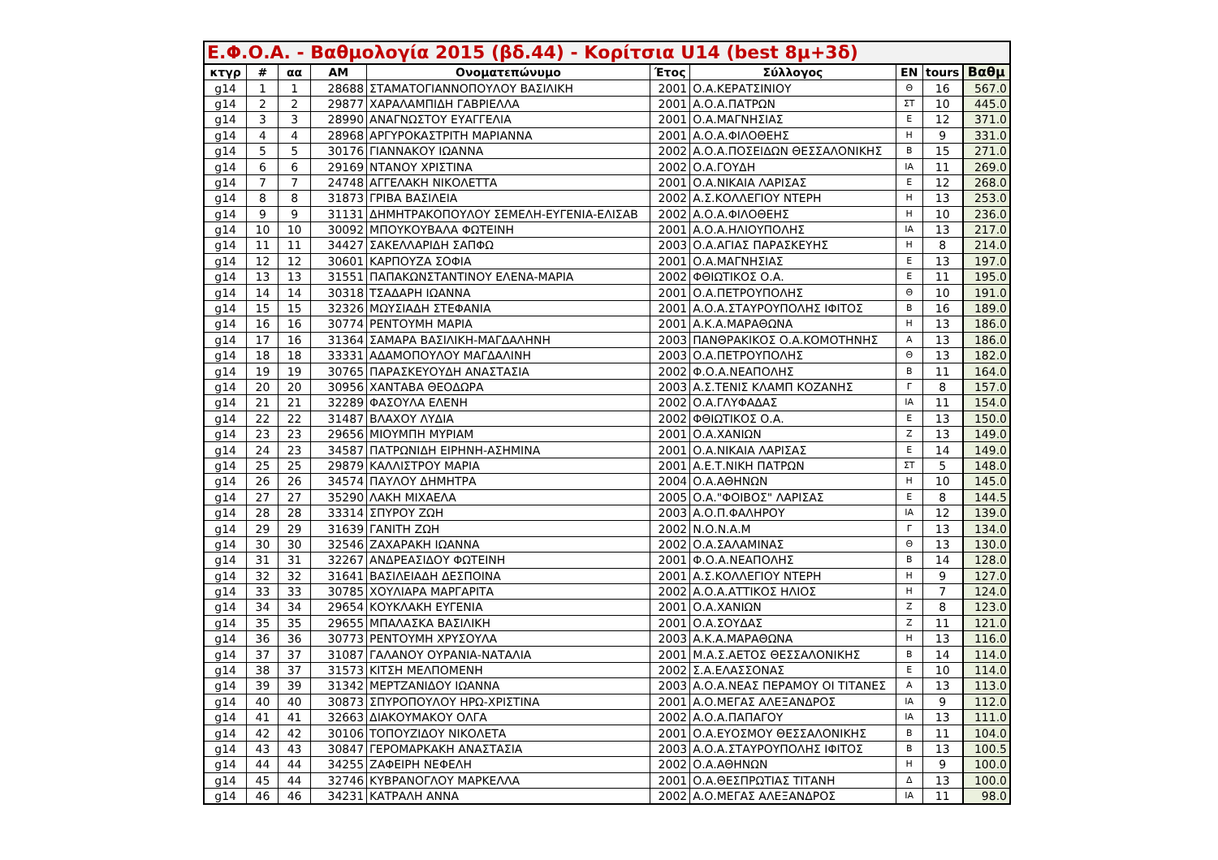| Ε.Φ.Ο.Α. - Βαθμολογία 2015 (βδ.44) - Κορίτσια U14 (best 8μ+3δ) | | | | | | | | | |
| --- | --- | --- | --- | --- | --- | --- | --- | --- | --- |
| κτγρ | # | αα | ΑΜ | Ονοματεπώνυμο | Έτος | Σύλλογος | ΕΝ | tours | Βαθμ |
| g14 | 1 | 1 | 28688 | ΣΤΑΜΑΤΟΓΙΑΝΝΟΠΟΥΛΟΥ ΒΑΣΙΛΙΚΗ | 2001 | Ο.Α.ΚΕΡΑΤΣΙΝΙΟΥ | Θ | 16 | 567.0 |
| g14 | 2 | 2 | 29877 | ΧΑΡΑΛΑΜΠΙΔΗ ΓΑΒΡΙΕΛΛΑ | 2001 | Α.Ο.Α.ΠΑΤΡΩΝ | ΣΤ | 10 | 445.0 |
| g14 | 3 | 3 | 28990 | ΑΝΑΓΝΩΣΤΟΥ ΕΥΑΓΓΕΛΙΑ | 2001 | Ο.Α.ΜΑΓΝΗΣΙΑΣ | Ε | 12 | 371.0 |
| g14 | 4 | 4 | 28968 | ΑΡΓΥΡΟΚΑΣΤΡΙΤΗ ΜΑΡΙΑΝΝΑ | 2001 | Α.Ο.Α.ΦΙΛΟΘΕΗΣ | Η | 9 | 331.0 |
| g14 | 5 | 5 | 30176 | ΓΙΑΝΝΑΚΟΥ ΙΩΑΝΝΑ | 2002 | Α.Ο.Α.ΠΟΣΕΙΔΩΝ ΘΕΣΣΑΛΟΝΙΚΗΣ | Β | 15 | 271.0 |
| g14 | 6 | 6 | 29169 | ΝΤΑΝΟΥ ΧΡΙΣΤΙΝΑ | 2002 | Ο.Α.ΓΟΥΔΗ | ΙΑ | 11 | 269.0 |
| g14 | 7 | 7 | 24748 | ΑΓΓΕΛΑΚΗ ΝΙΚΟΛΕΤΤΑ | 2001 | Ο.Α.ΝΙΚΑΙΑ ΛΑΡΙΣΑΣ | Ε | 12 | 268.0 |
| g14 | 8 | 8 | 31873 | ΓΡΙΒΑ ΒΑΣΙΛΕΙΑ | 2002 | Α.Σ.ΚΟΛΛΕΓΙΟΥ ΝΤΕΡΗ | Η | 13 | 253.0 |
| g14 | 9 | 9 | 31131 | ΔΗΜΗΤΡΑΚΟΠΟΥΛΟΥ ΣΕΜΕΛΗ-ΕΥΓΕΝΙΑ-ΕΛΙΣΑΒ | 2002 | Α.Ο.Α.ΦΙΛΟΘΕΗΣ | Η | 10 | 236.0 |
| g14 | 10 | 10 | 30092 | ΜΠΟΥΚΟΥΒΑΛΑ ΦΩΤΕΙΝΗ | 2001 | Α.Ο.Α.ΗΛΙΟΥΠΟΛΗΣ | ΙΑ | 13 | 217.0 |
| g14 | 11 | 11 | 34427 | ΣΑΚΕΛΛΑΡΙΔΗ ΣΑΠΦΩ | 2003 | Ο.Α.ΑΓΙΑΣ ΠΑΡΑΣΚΕΥΗΣ | Η | 8 | 214.0 |
| g14 | 12 | 12 | 30601 | ΚΑΡΠΟΥΖΑ ΣΟΦΙΑ | 2001 | Ο.Α.ΜΑΓΝΗΣΙΑΣ | Ε | 13 | 197.0 |
| g14 | 13 | 13 | 31551 | ΠΑΠΑΚΩΝΣΤΑΝΤΙΝΟΥ ΕΛΕΝΑ-ΜΑΡΙΑ | 2002 | ΦΘΙΩΤΙΚΟΣ Ο.Α. | Ε | 11 | 195.0 |
| g14 | 14 | 14 | 30318 | ΤΣΑΔΑΡΗ ΙΩΑΝΝΑ | 2001 | Ο.Α.ΠΕΤΡΟΥΠΟΛΗΣ | Θ | 10 | 191.0 |
| g14 | 15 | 15 | 32326 | ΜΩΥΣΙΑΔΗ ΣΤΕΦΑΝΙΑ | 2001 | Α.Ο.Α.ΣΤΑΥΡΟΥΠΟΛΗΣ ΙΦΙΤΟΣ | Β | 16 | 189.0 |
| g14 | 16 | 16 | 30774 | ΡΕΝΤΟΥΜΗ ΜΑΡΙΑ | 2001 | Α.Κ.Α.ΜΑΡΑΘΩΝΑ | Η | 13 | 186.0 |
| g14 | 17 | 16 | 31364 | ΣΑΜΑΡΑ ΒΑΣΙΛΙΚΗ-ΜΑΓΔΑΛΗΝΗ | 2003 | ΠΑΝΘΡΑΚΙΚΟΣ Ο.Α.ΚΟΜΟΤΗΝΗΣ | Α | 13 | 186.0 |
| g14 | 18 | 18 | 33331 | ΑΔΑΜΟΠΟΥΛΟΥ ΜΑΓΔΑΛΙΝΗ | 2003 | Ο.Α.ΠΕΤΡΟΥΠΟΛΗΣ | Θ | 13 | 182.0 |
| g14 | 19 | 19 | 30765 | ΠΑΡΑΣΚΕΥΟΥΔΗ ΑΝΑΣΤΑΣΙΑ | 2002 | Φ.Ο.Α.ΝΕΑΠΟΛΗΣ | Β | 11 | 164.0 |
| g14 | 20 | 20 | 30956 | ΧΑΝΤΑΒΑ ΘΕΟΔΩΡΑ | 2003 | Α.Σ.ΤΕΝΙΣ ΚΛΑΜΠ ΚΟΖΑΝΗΣ | Γ | 8 | 157.0 |
| g14 | 21 | 21 | 32289 | ΦΑΣΟΥΛΑ ΕΛΕΝΗ | 2002 | Ο.Α.ΓΛΥΦΑΔΑΣ | ΙΑ | 11 | 154.0 |
| g14 | 22 | 22 | 31487 | ΒΛΑΧΟΥ ΛΥΔΙΑ | 2002 | ΦΘΙΩΤΙΚΟΣ Ο.Α. | Ε | 13 | 150.0 |
| g14 | 23 | 23 | 29656 | ΜΙΟΥΜΠΗ ΜΥΡΙΑΜ | 2001 | Ο.Α.ΧΑΝΙΩΝ | Ζ | 13 | 149.0 |
| g14 | 24 | 23 | 34587 | ΠΑΤΡΩΝΙΔΗ ΕΙΡΗΝΗ-ΑΣΗΜΙΝΑ | 2001 | Ο.Α.ΝΙΚΑΙΑ ΛΑΡΙΣΑΣ | Ε | 14 | 149.0 |
| g14 | 25 | 25 | 29879 | ΚΑΛΛΙΣΤΡΟΥ ΜΑΡΙΑ | 2001 | Α.Ε.Τ.ΝΙΚΗ ΠΑΤΡΩΝ | ΣΤ | 5 | 148.0 |
| g14 | 26 | 26 | 34574 | ΠΑΥΛΟΥ ΔΗΜΗΤΡΑ | 2004 | Ο.Α.ΑΘΗΝΩΝ | Η | 10 | 145.0 |
| g14 | 27 | 27 | 35290 | ΛΑΚΗ ΜΙΧΑΕΛΑ | 2005 | Ο.Α."ΦΟΙΒΟΣ" ΛΑΡΙΣΑΣ | Ε | 8 | 144.5 |
| g14 | 28 | 28 | 33314 | ΣΠΥΡΟΥ ΖΩΗ | 2003 | Α.Ο.Π.ΦΑΛΗΡΟΥ | ΙΑ | 12 | 139.0 |
| g14 | 29 | 29 | 31639 | ΓΑΝΙΤΗ ΖΩΗ | 2002 | Ν.Ο.Ν.Α.Μ | Γ | 13 | 134.0 |
| g14 | 30 | 30 | 32546 | ΖΑΧΑΡΑΚΗ ΙΩΑΝΝΑ | 2002 | Ο.Α.ΣΑΛΑΜΙΝΑΣ | Θ | 13 | 130.0 |
| g14 | 31 | 31 | 32267 | ΑΝΔΡΕΑΣΙΔΟΥ ΦΩΤΕΙΝΗ | 2001 | Φ.Ο.Α.ΝΕΑΠΟΛΗΣ | Β | 14 | 128.0 |
| g14 | 32 | 32 | 31641 | ΒΑΣΙΛΕΙΑΔΗ ΔΕΣΠΟΙΝΑ | 2001 | Α.Σ.ΚΟΛΛΕΓΙΟΥ ΝΤΕΡΗ | Η | 9 | 127.0 |
| g14 | 33 | 33 | 30785 | ΧΟΥΛΙΑΡΑ ΜΑΡΓΑΡΙΤΑ | 2002 | Α.Ο.Α.ΑΤΤΙΚΟΣ ΗΛΙΟΣ | Η | 7 | 124.0 |
| g14 | 34 | 34 | 29654 | ΚΟΥΚΛΑΚΗ ΕΥΓΕΝΙΑ | 2001 | Ο.Α.ΧΑΝΙΩΝ | Ζ | 8 | 123.0 |
| g14 | 35 | 35 | 29655 | ΜΠΑΛΑΣΚΑ ΒΑΣΙΛΙΚΗ | 2001 | Ο.Α.ΣΟΥΔΑΣ | Ζ | 11 | 121.0 |
| g14 | 36 | 36 | 30773 | ΡΕΝΤΟΥΜΗ ΧΡΥΣΟΥΛΑ | 2003 | Α.Κ.Α.ΜΑΡΑΘΩΝΑ | Η | 13 | 116.0 |
| g14 | 37 | 37 | 31087 | ΓΑΛΑΝΟΥ ΟΥΡΑΝΙΑ-ΝΑΤΑΛΙΑ | 2001 | Μ.Α.Σ.ΑΕΤΟΣ ΘΕΣΣΑΛΟΝΙΚΗΣ | Β | 14 | 114.0 |
| g14 | 38 | 37 | 31573 | ΚΙΤΣΗ ΜΕΛΠΟΜΕΝΗ | 2002 | Σ.Α.ΕΛΑΣΣΟΝΑΣ | Ε | 10 | 114.0 |
| g14 | 39 | 39 | 31342 | ΜΕΡΤΖΑΝΙΔΟΥ ΙΩΑΝΝΑ | 2003 | Α.Ο.Α.ΝΕΑΣ ΠΕΡΑΜΟΥ ΟΙ ΤΙΤΑΝΕΣ | Α | 13 | 113.0 |
| g14 | 40 | 40 | 30873 | ΣΠΥΡΟΠΟΥΛΟΥ ΗΡΩ-ΧΡΙΣΤΙΝΑ | 2001 | Α.Ο.ΜΕΓΑΣ ΑΛΕΞΑΝΔΡΟΣ | ΙΑ | 9 | 112.0 |
| g14 | 41 | 41 | 32663 | ΔΙΑΚΟΥΜΑΚΟΥ ΟΛΓΑ | 2002 | Α.Ο.Α.ΠΑΠΑΓΟΥ | ΙΑ | 13 | 111.0 |
| g14 | 42 | 42 | 30106 | ΤΟΠΟΥΖΙΔΟΥ ΝΙΚΟΛΕΤΑ | 2001 | Ο.Α.ΕΥΟΣΜΟΥ ΘΕΣΣΑΛΟΝΙΚΗΣ | Β | 11 | 104.0 |
| g14 | 43 | 43 | 30847 | ΓΕΡΟΜΑΡΚΑΚΗ ΑΝΑΣΤΑΣΙΑ | 2003 | Α.Ο.Α.ΣΤΑΥΡΟΥΠΟΛΗΣ ΙΦΙΤΟΣ | Β | 13 | 100.5 |
| g14 | 44 | 44 | 34255 | ΖΑΦΕΙΡΗ ΝΕΦΕΛΗ | 2002 | Ο.Α.ΑΘΗΝΩΝ | Η | 9 | 100.0 |
| g14 | 45 | 44 | 32746 | ΚΥΒΡΑΝΟΓΛΟΥ ΜΑΡΚΕΛΛΑ | 2001 | Ο.Α.ΘΕΣΠΡΩΤΙΑΣ ΤΙΤΑΝΗ | Δ | 13 | 100.0 |
| g14 | 46 | 46 | 34231 | ΚΑΤΡΑΛΗ ΑΝΝΑ | 2002 | Α.Ο.ΜΕΓΑΣ ΑΛΕΞΑΝΔΡΟΣ | ΙΑ | 11 | 98.0 |